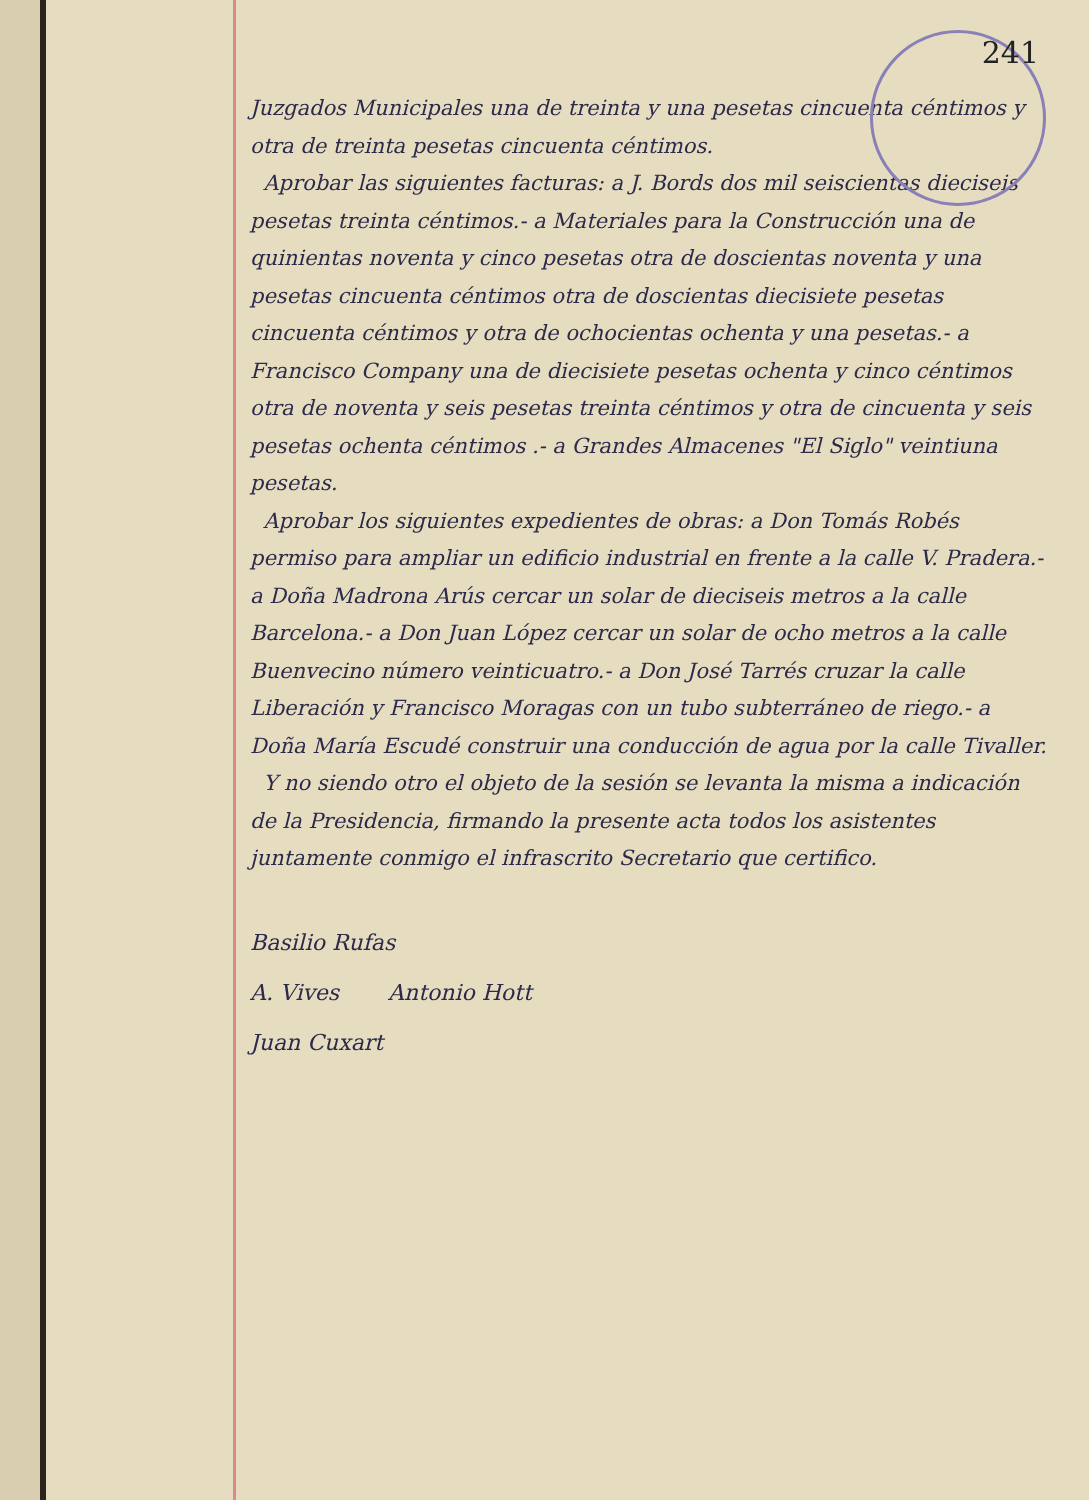241
Juzgados Municipales una de treinta y una pesetas cincuenta céntimos y otra de treinta pesetas cincuenta céntimos.
Aprobar las siguientes facturas: a J. Bords dos mil seiscientas dieciseis pesetas treinta céntimos.- a Materiales para la Construcción una de quinientas noventa y cinco pesetas otra de doscientas noventa y una pesetas cincuenta céntimos otra de doscientas diecisiete pesetas cincuenta céntimos y otra de ochocientas ochenta y una pesetas.- a Francisco Company una de diecisiete pesetas ochenta y cinco céntimos otra de noventa y seis pesetas treinta céntimos y otra de cincuenta y seis pesetas ochenta céntimos .- a Grandes Almacenes "El Siglo" veintiuna pesetas.
Aprobar los siguientes expedientes de obras: a Don Tomás Robés permiso para ampliar un edificio industrial en frente a la calle V. Pradera.- a Doña Madrona Arús cercar un solar de dieciseis metros a la calle Barcelona.- a Don Juan López cercar un solar de ocho metros a la calle Buenvecino número veinticuatro.- a Don José Tarrés cruzar la calle Liberación y Francisco Moragas con un tubo subterráneo de riego.- a Doña María Escudé construir una conducción de agua por la calle Tivaller.
Y no siendo otro el objeto de la sesión se levanta la misma a indicación de la Presidencia, firmando la presente acta todos los asistentes juntamente conmigo el infrascrito Secretario que certifico.
Basilio Rufas
A. Vives Antonio Hott
Juan Cuxart